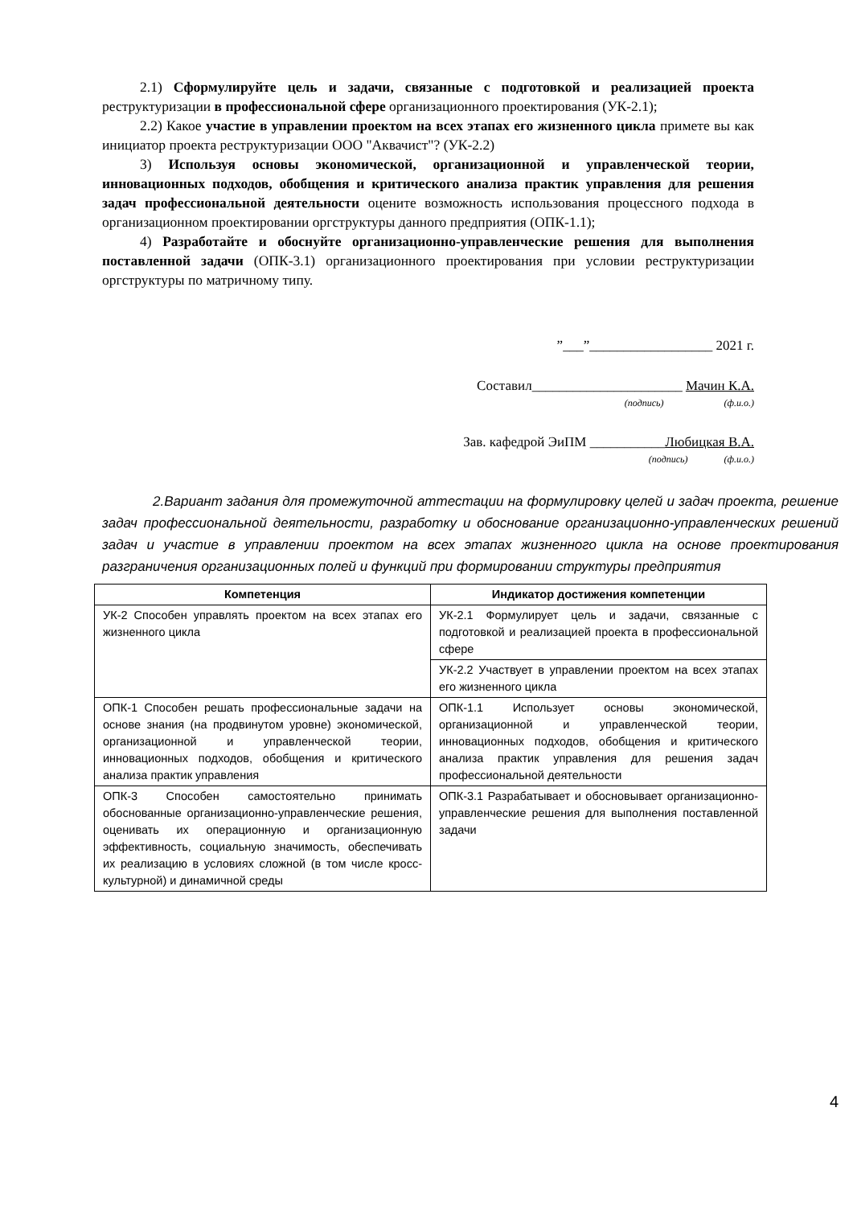2.1) Сформулируйте цель и задачи, связанные с подготовкой и реализацией проекта реструктуризации в профессиональной сфере организационного проектирования (УК-2.1);
2.2) Какое участие в управлении проектом на всех этапах его жизненного цикла примете вы как инициатор проекта реструктуризации ООО "Аквачист"? (УК-2.2)
3) Используя основы экономической, организационной и управленческой теории, инновационных подходов, обобщения и критического анализа практик управления для решения задач профессиональной деятельности оцените возможность использования процессного подхода в организационном проектировании оргструктуры данного предприятия (ОПК-1.1);
4) Разработайте и обоснуйте организационно-управленческие решения для выполнения поставленной задачи (ОПК-3.1) организационного проектирования при условии реструктуризации оргструктуры по матричному типу.
”___”__________________ 2021 г.
Составил______________________ Мачин К.А.
(подпись) (ф.и.о.)
Зав. кафедрой ЭиПМ ___________Любицкая В.А.
(подпись) (ф.и.о.)
2.Вариант задания для промежуточной аттестации на формулировку целей и задач проекта, решение задач профессиональной деятельности, разработку и обоснование организационно-управленческих решений задач и участие в управлении проектом на всех этапах жизненного цикла на основе проектирования разграничения организационных полей и функций при формировании структуры предприятия
| Компетенция | Индикатор достижения компетенции |
| --- | --- |
| УК-2 Способен управлять проектом на всех этапах его жизненного цикла | УК-2.1 Формулирует цель и задачи, связанные с подготовкой и реализацией проекта в профессиональной сфере |
| | УК-2.2 Участвует в управлении проектом на всех этапах его жизненного цикла |
| ОПК-1 Способен решать профессиональные задачи на основе знания (на продвинутом уровне) экономической, организационной и управленческой теории, инновационных подходов, обобщения и критического анализа практик управления | ОПК-1.1 Использует основы экономической, организационной и управленческой теории, инновационных подходов, обобщения и критического анализа практик управления для решения задач профессиональной деятельности |
| ОПК-3 Способен самостоятельно принимать обоснованные организационно-управленческие решения, оценивать их операционную и организационную эффективность, социальную значимость, обеспечивать их реализацию в условиях сложной (в том числе кросс-культурной) и динамичной среды | ОПК-3.1 Разрабатывает и обосновывает организационно-управленческие решения для выполнения поставленной задачи |
4